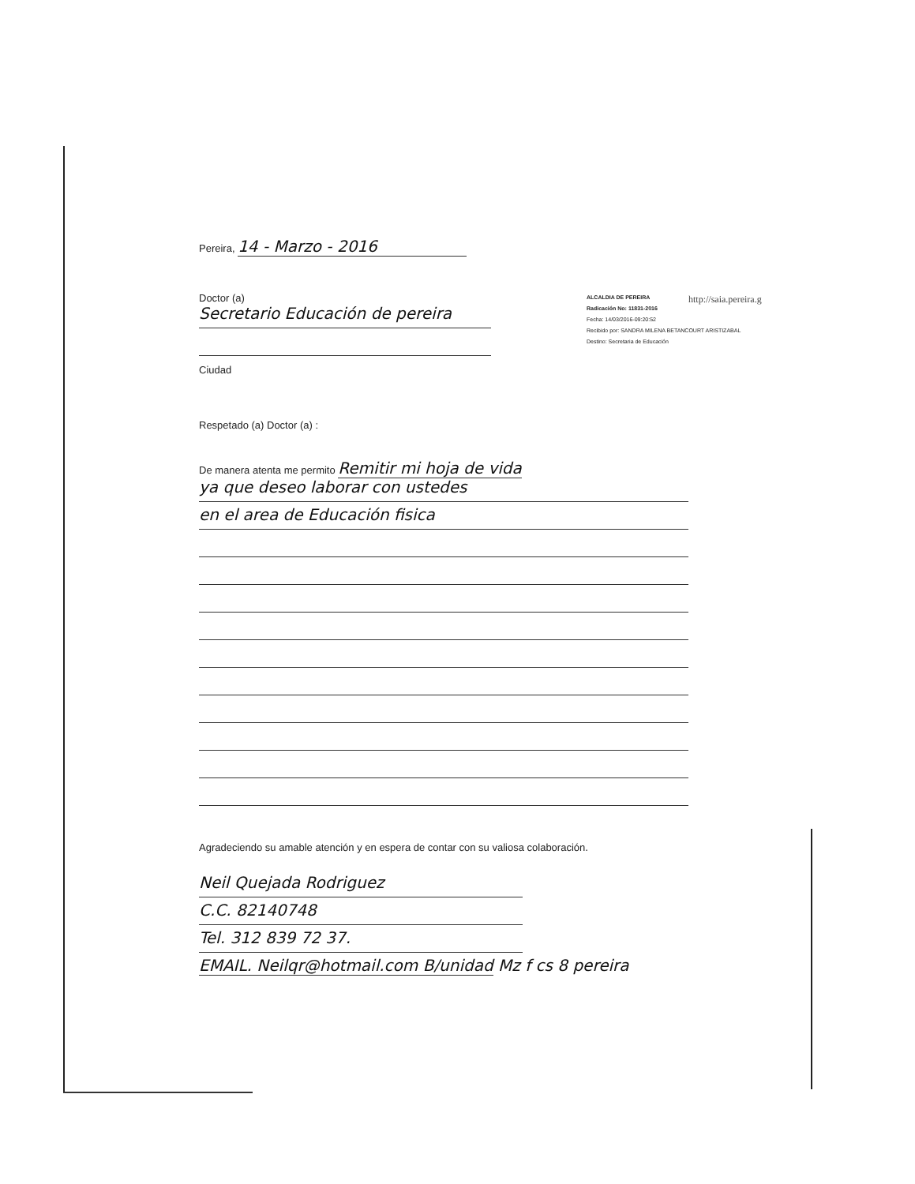http://saia.pereira.g
ALCALDIA DE PEREIRA
Radicación No: 11831-2016
Fecha: 14/03/2016-09:20:52
Recibido por: SANDRA MILENA BETANCOURT ARISTIZABAL
Destino: Secretaria de Educación
Pereira, 14 - Marzo - 2016
Doctor (a)
Secretario Educación de pereira
Ciudad
Respetado (a) Doctor (a) :
De manera atenta me permito Remitir mi hoja de vida
ya que deseo laborar con ustedes
en el area de Educación fisica
Agradeciendo su amable atención y en espera de contar con su valiosa colaboración.
Neil Quejada Rodriguez
C.C. 82140748
Tel. 312 839 72 37.
EMAIL. Neilqr@hotmail.com B/unidad Mz f cs 8 pereira